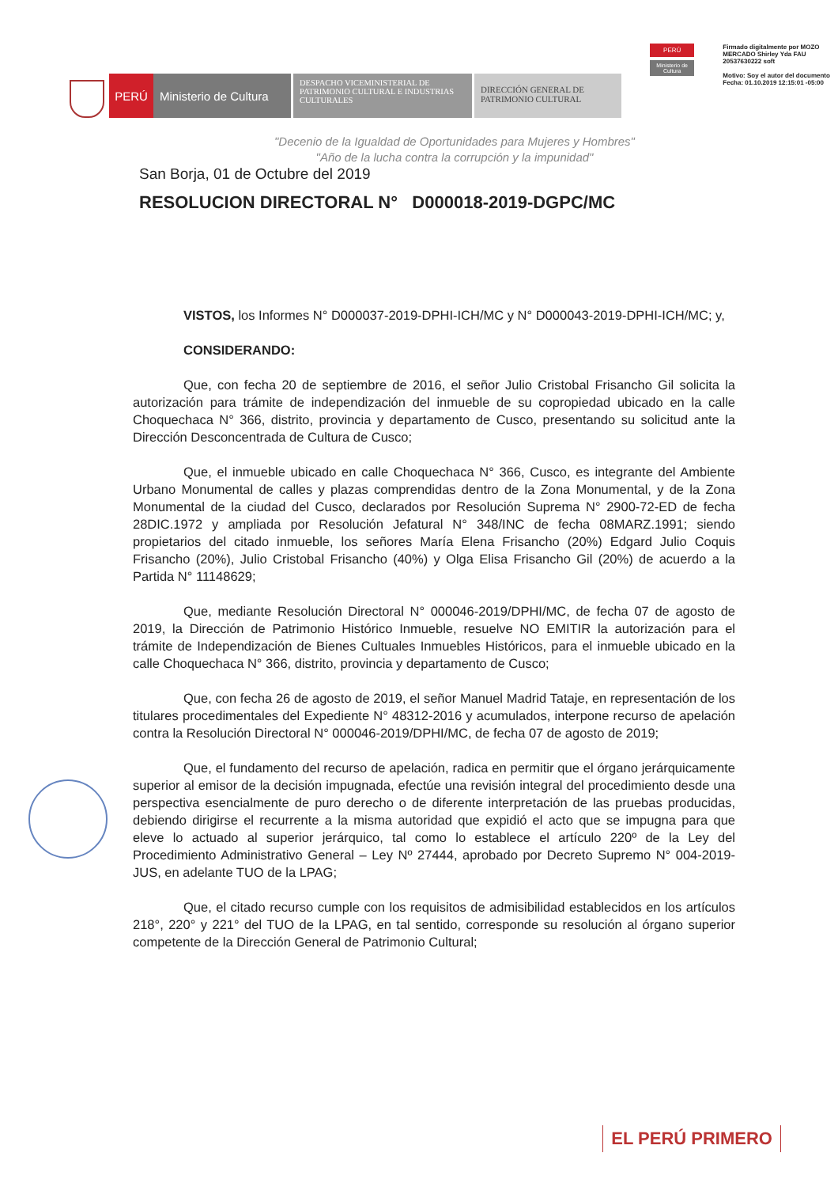PERÚ Ministerio de Cultura
DESPACHO VICEMINISTERIAL DE PATRIMONIO CULTURAL E INDUSTRIAS CULTURALES
DIRECCIÓN GENERAL DE PATRIMONIO CULTURAL
PERÚ
Ministerio de Cultura
Firmado digitalmente por MOZO MERCADO Shirley Yda FAU 20537630222 soft
Motivo: Soy el autor del documento Fecha: 01.10.2019 12:15:01 -05:00
"Decenio de la Igualdad de Oportunidades para Mujeres y Hombres"
"Año de la lucha contra la corrupción y la impunidad"
San Borja, 01 de Octubre del 2019
RESOLUCION DIRECTORAL N° D000018-2019-DGPC/MC
VISTOS, los Informes N° D000037-2019-DPHI-ICH/MC y N° D000043-2019-DPHI-ICH/MC; y,
CONSIDERANDO:
Que, con fecha 20 de septiembre de 2016, el señor Julio Cristobal Frisancho Gil solicita la autorización para trámite de independización del inmueble de su copropiedad ubicado en la calle Choquechaca N° 366, distrito, provincia y departamento de Cusco, presentando su solicitud ante la Dirección Desconcentrada de Cultura de Cusco;
Que, el inmueble ubicado en calle Choquechaca N° 366, Cusco, es integrante del Ambiente Urbano Monumental de calles y plazas comprendidas dentro de la Zona Monumental, y de la Zona Monumental de la ciudad del Cusco, declarados por Resolución Suprema N° 2900-72-ED de fecha 28DIC.1972 y ampliada por Resolución Jefatural N° 348/INC de fecha 08MARZ.1991; siendo propietarios del citado inmueble, los señores María Elena Frisancho (20%) Edgard Julio Coquis Frisancho (20%), Julio Cristobal Frisancho (40%) y Olga Elisa Frisancho Gil (20%) de acuerdo a la Partida N° 11148629;
Que, mediante Resolución Directoral N° 000046-2019/DPHI/MC, de fecha 07 de agosto de 2019, la Dirección de Patrimonio Histórico Inmueble, resuelve NO EMITIR la autorización para el trámite de Independización de Bienes Cultuales Inmuebles Históricos, para el inmueble ubicado en la calle Choquechaca N° 366, distrito, provincia y departamento de Cusco;
Que, con fecha 26 de agosto de 2019, el señor Manuel Madrid Tataje, en representación de los titulares procedimentales del Expediente N° 48312-2016 y acumulados, interpone recurso de apelación contra la Resolución Directoral N° 000046-2019/DPHI/MC, de fecha 07 de agosto de 2019;
Que, el fundamento del recurso de apelación, radica en permitir que el órgano jerárquicamente superior al emisor de la decisión impugnada, efectúe una revisión integral del procedimiento desde una perspectiva esencialmente de puro derecho o de diferente interpretación de las pruebas producidas, debiendo dirigirse el recurrente a la misma autoridad que expidió el acto que se impugna para que eleve lo actuado al superior jerárquico, tal como lo establece el artículo 220º de la Ley del Procedimiento Administrativo General – Ley Nº 27444, aprobado por Decreto Supremo N° 004-2019-JUS, en adelante TUO de la LPAG;
Que, el citado recurso cumple con los requisitos de admisibilidad establecidos en los artículos 218°, 220° y 221° del TUO de la LPAG, en tal sentido, corresponde su resolución al órgano superior competente de la Dirección General de Patrimonio Cultural;
EL PERÚ PRIMERO